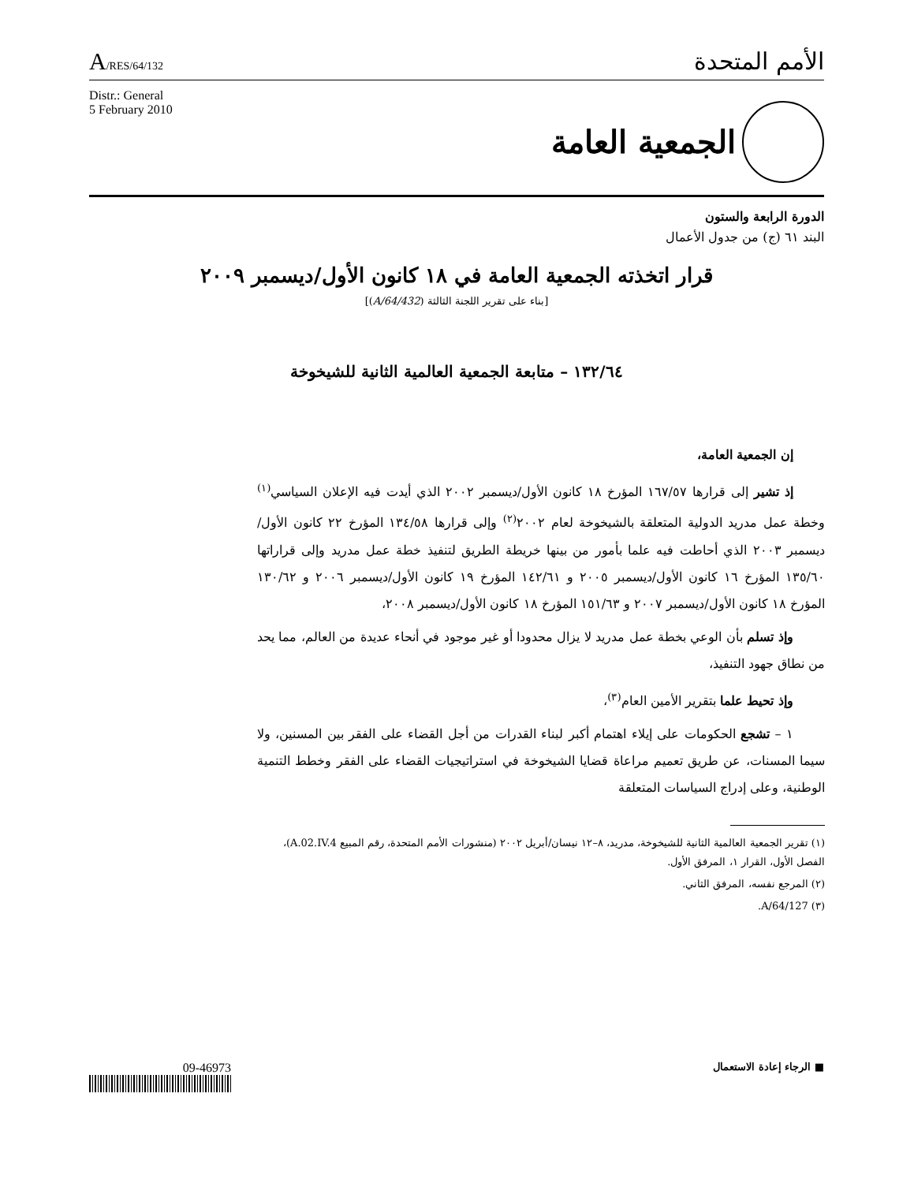A/RES/64/132
الأمم المتحدة
Distr.: General
5 February 2010
الجمعية العامة
الدورة الرابعة والستون
البند ٦١ (ج) من جدول الأعمال
قرار اتخذته الجمعية العامة في ١٨ كانون الأول/ديسمبر ٢٠٠٩
[بناء على تقرير اللجنة الثالثة (A/64/432)]
١٣٢/٦٤ – متابعة الجمعية العالمية الثانية للشيخوخة
إن الجمعية العامة،
إذ تشير إلى قرارها ١٦٧/٥٧ المؤرخ ١٨ كانون الأول/ديسمبر ٢٠٠٢ الذي أيدت فيه الإعلان السياسي<sup>(١)</sup> وخطة عمل مدريد الدولية المتعلقة بالشيخوخة لعام ٢٠٠٢<sup>(٢)</sup> وإلى قرارها ١٣٤/٥٨ المؤرخ ٢٢ كانون الأول/ديسمبر ٢٠٠٣ الذي أحاطت فيه علما بأمور من بينها خريطة الطريق لتنفيذ خطة عمل مدريد وإلى قراراتها ١٣٥/٦٠ المؤرخ ١٦ كانون الأول/ديسمبر ٢٠٠٥ و ١٤٢/٦١ المؤرخ ١٩ كانون الأول/ديسمبر ٢٠٠٦ و ١٣٠/٦٢ المؤرخ ١٨ كانون الأول/ديسمبر ٢٠٠٧ و ١٥١/٦٣ المؤرخ ١٨ كانون الأول/ديسمبر ٢٠٠٨،
وإذ تسلم بأن الوعي بخطة عمل مدريد لا يزال محدودا أو غير موجود في أنحاء عديدة من العالم، مما يحد من نطاق جهود التنفيذ،
وإذ تحيط علما بتقرير الأمين العام<sup>(٣)</sup>،
١ – تشجع الحكومات على إيلاء اهتمام أكبر لبناء القدرات من أجل القضاء على الفقر بين المسنين، ولا سيما المسنات، عن طريق تعميم مراعاة قضايا الشيخوخة في استراتيجيات القضاء على الفقر وخطط التنمية الوطنية، وعلى إدراج السياسات المتعلقة
(١) تقرير الجمعية العالمية الثانية للشيخوخة، مدريد، ٨–١٢ نيسان/أبريل ٢٠٠٢ (منشورات الأمم المتحدة، رقم المبيع A.02.IV.4)، الفصل الأول، القرار ١، المرفق الأول.
(٢) المرجع نفسه، المرفق الثاني.
(٣) A/64/127.
09-46973
■ الرجاء إعادة الاستعمال